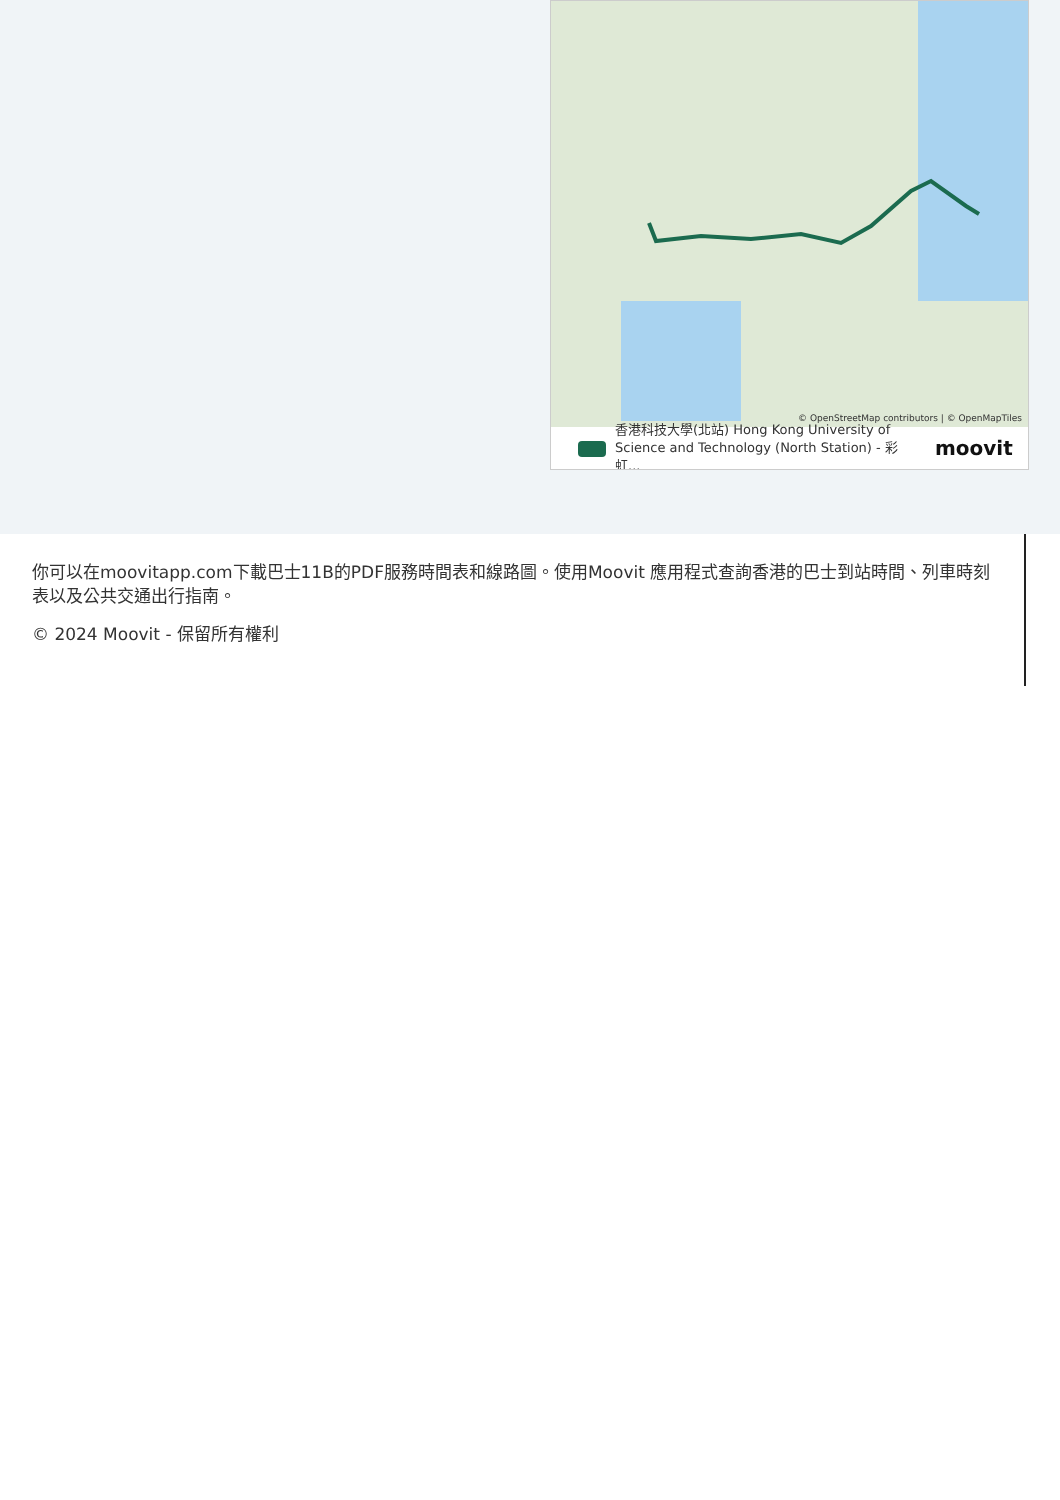© OpenStreetMap contributors | © OpenMapTiles
香港科技大學(北站) Hong Kong University of Science and Technology (North Station) - 彩虹...
moovit
你可以在moovitapp.com下載巴士11B的PDF服務時間表和線路圖。使用Moovit 應用程式查詢香港的巴士到站時間、列車時刻表以及公共交通出行指南。
© 2024 Moovit - 保留所有權利